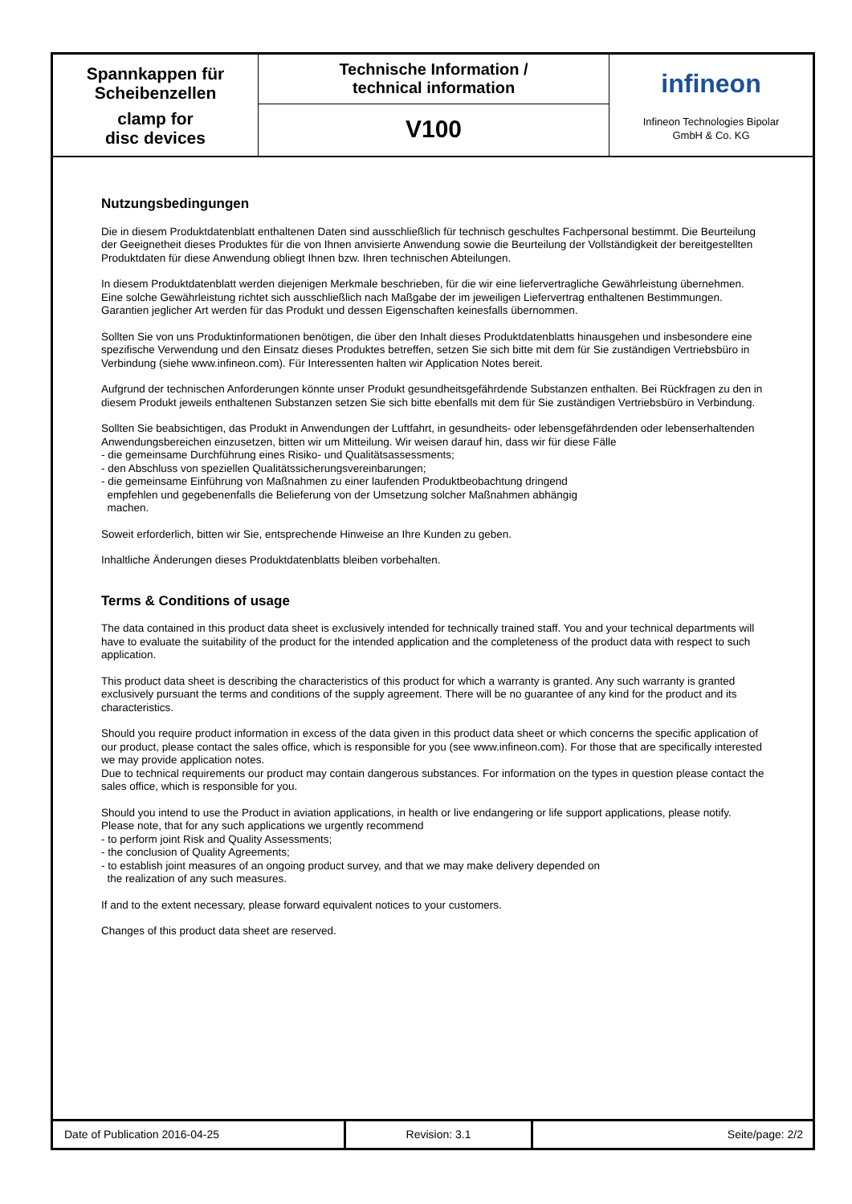Spannkappen für
Scheibenzellen
clamp for
disc devices
Technische Information /
technical information
V100
infineon
Infineon Technologies Bipolar
GmbH & Co. KG
Nutzungsbedingungen
Die in diesem Produktdatenblatt enthaltenen Daten sind ausschließlich für technisch geschultes Fachpersonal bestimmt. Die Beurteilung der Geeignetheit dieses Produktes für die von Ihnen anvisierte Anwendung sowie die Beurteilung der Vollständigkeit der bereitgestellten Produktdaten für diese Anwendung obliegt Ihnen bzw. Ihren technischen Abteilungen.
In diesem Produktdatenblatt werden diejenigen Merkmale beschrieben, für die wir eine liefervertragliche Gewährleistung übernehmen. Eine solche Gewährleistung richtet sich ausschließlich nach Maßgabe der im jeweiligen Liefervertrag enthaltenen Bestimmungen. Garantien jeglicher Art werden für das Produkt und dessen Eigenschaften keinesfalls übernommen.
Sollten Sie von uns Produktinformationen benötigen, die über den Inhalt dieses Produktdatenblatts hinausgehen und insbesondere eine spezifische Verwendung und den Einsatz dieses Produktes betreffen, setzen Sie sich bitte mit dem für Sie zuständigen Vertriebsbüro in Verbindung (siehe www.infineon.com). Für Interessenten halten wir Application Notes bereit.
Aufgrund der technischen Anforderungen könnte unser Produkt gesundheitsgefährdende Substanzen enthalten. Bei Rückfragen zu den in diesem Produkt jeweils enthaltenen Substanzen setzen Sie sich bitte ebenfalls mit dem für Sie zuständigen Vertriebsbüro in Verbindung.
Sollten Sie beabsichtigen, das Produkt in Anwendungen der Luftfahrt, in gesundheits- oder lebensgefährdenden oder lebenserhaltenden Anwendungsbereichen einzusetzen, bitten wir um Mitteilung. Wir weisen darauf hin, dass wir für diese Fälle
- die gemeinsame Durchführung eines Risiko- und Qualitätsassessments;
- den Abschluss von speziellen Qualitätssicherungsvereinbarungen;
- die gemeinsame Einführung von Maßnahmen zu einer laufenden Produktbeobachtung dringend
empfehlen und gegebenenfalls die Belieferung von der Umsetzung solcher Maßnahmen abhängig
machen.
Soweit erforderlich, bitten wir Sie, entsprechende Hinweise an Ihre Kunden zu geben.
Inhaltliche Änderungen dieses Produktdatenblatts bleiben vorbehalten.
Terms & Conditions of usage
The data contained in this product data sheet is exclusively intended for technically trained staff. You and your technical departments will have to evaluate the suitability of the product for the intended application and the completeness of the product data with respect to such application.
This product data sheet is describing the characteristics of this product for which a warranty is granted. Any such warranty is granted exclusively pursuant the terms and conditions of the supply agreement. There will be no guarantee of any kind for the product and its characteristics.
Should you require product information in excess of the data given in this product data sheet or which concerns the specific application of our product, please contact the sales office, which is responsible for you (see www.infineon.com). For those that are specifically interested we may provide application notes.
Due to technical requirements our product may contain dangerous substances. For information on the types in question please contact the sales office, which is responsible for you.
Should you intend to use the Product in aviation applications, in health or live endangering or life support applications, please notify. Please note, that for any such applications we urgently recommend
- to perform joint Risk and Quality Assessments;
- the conclusion of Quality Agreements;
- to establish joint measures of an ongoing product survey, and that we may make delivery depended on
the realization of any such measures.
If and to the extent necessary, please forward equivalent notices to your customers.
Changes of this product data sheet are reserved.
Date of Publication 2016-04-25 Revision: 3.1 Seite/page: 2/2